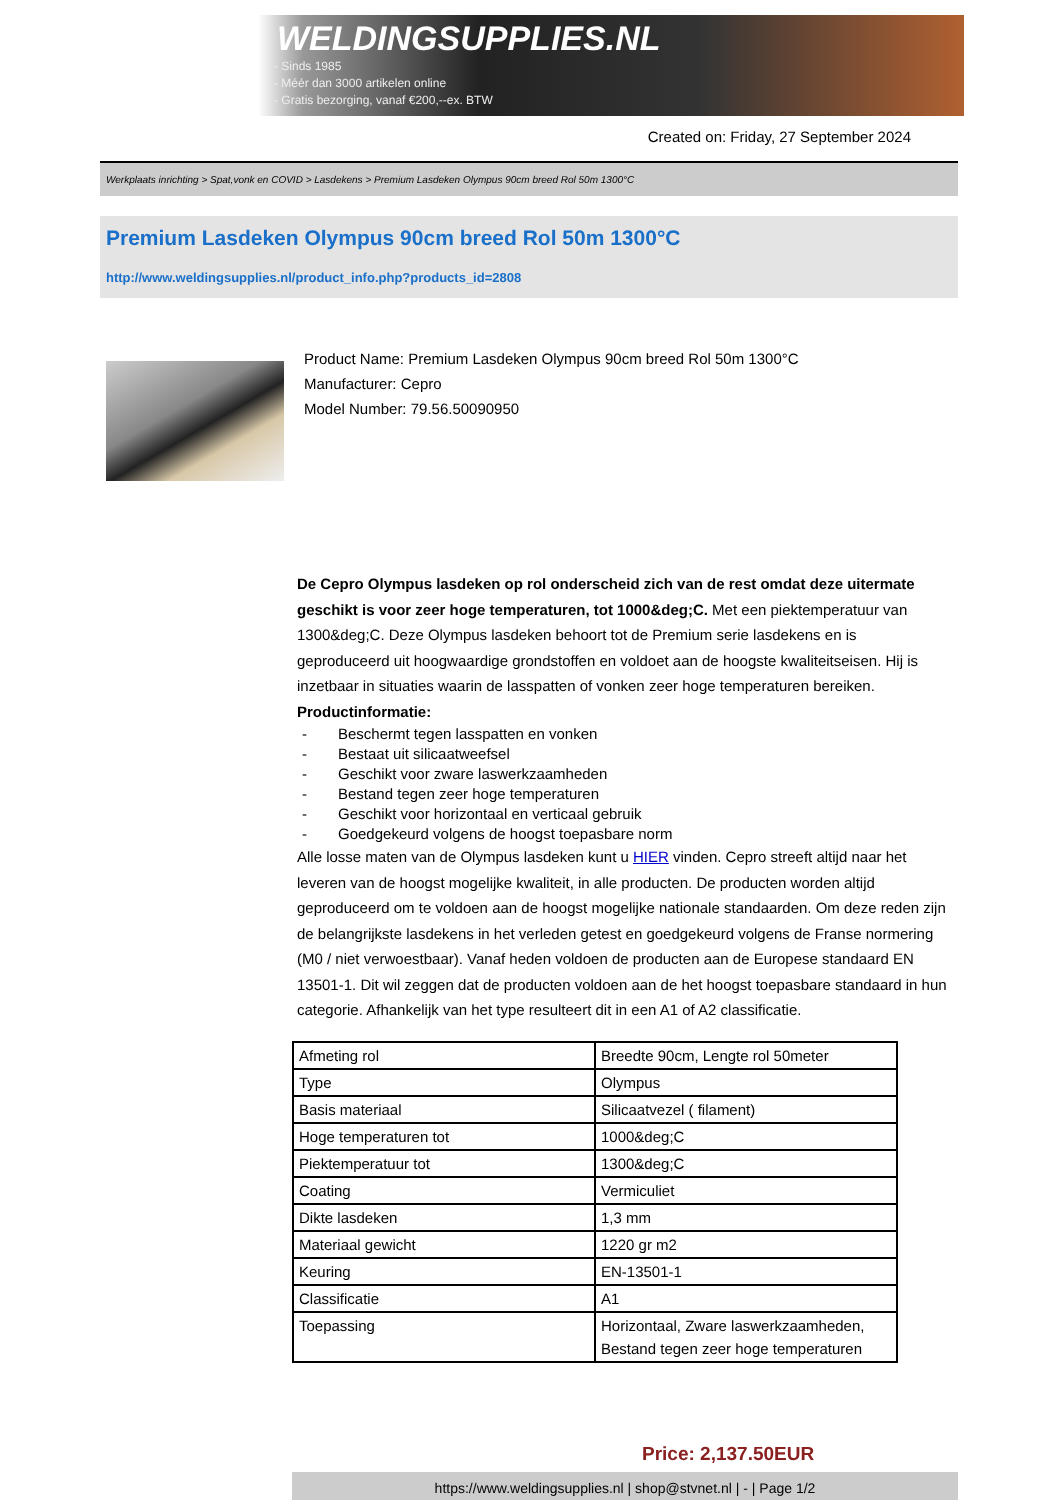WELDINGSUPPLIES.NL
- Sinds 1985
- Méér dan 3000 artikelen online
- Gratis bezorging, vanaf €200,--ex. BTW
Created on: Friday, 27 September 2024
Werkplaats inrichting > Spat,vonk en COVID > Lasdekens > Premium Lasdeken Olympus 90cm breed Rol 50m 1300°C
Premium Lasdeken Olympus 90cm breed Rol 50m 1300°C
http://www.weldingsupplies.nl/product_info.php?products_id=2808
Product Name: Premium Lasdeken Olympus 90cm breed Rol 50m 1300°C
Manufacturer: Cepro
Model Number: 79.56.50090950
De Cepro Olympus lasdeken op rol onderscheid zich van de rest omdat deze uitermate geschikt is voor zeer hoge temperaturen, tot 1000&deg;C. Met een piektemperatuur van 1300&deg;C. Deze Olympus lasdeken behoort tot de Premium serie lasdekens en is geproduceerd uit hoogwaardige grondstoffen en voldoet aan de hoogste kwaliteitseisen. Hij is inzetbaar in situaties waarin de lasspatten of vonken zeer hoge temperaturen bereiken. Productinformatie:
- Beschermt tegen lasspatten en vonken
- Bestaat uit silicaatweefsel
- Geschikt voor zware laswerkzaamheden
- Bestand tegen zeer hoge temperaturen
- Geschikt voor horizontaal en verticaal gebruik
- Goedgekeurd volgens de hoogst toepasbare norm
Alle losse maten van de Olympus lasdeken kunt u HIER vinden. Cepro streeft altijd naar het leveren van de hoogst mogelijke kwaliteit, in alle producten. De producten worden altijd geproduceerd om te voldoen aan de hoogst mogelijke nationale standaarden. Om deze reden zijn de belangrijkste lasdekens in het verleden getest en goedgekeurd volgens de Franse normering (M0 / niet verwoestbaar). Vanaf heden voldoen de producten aan de Europese standaard EN 13501-1. Dit wil zeggen dat de producten voldoen aan de het hoogst toepasbare standaard in hun categorie. Afhankelijk van het type resulteert dit in een A1 of A2 classificatie.
| Afmeting rol | Breedte 90cm, Lengte rol 50meter |
| Type | Olympus |
| Basis materiaal | Silicaatvezel ( filament) |
| Hoge temperaturen tot | 1000&deg;C |
| Piektemperatuur tot | 1300&deg;C |
| Coating | Vermiculiet |
| Dikte lasdeken | 1,3 mm |
| Materiaal gewicht | 1220 gr m2 |
| Keuring | EN-13501-1 |
| Classificatie | A1 |
| Toepassing | Horizontaal, Zware laswerkzaamheden, Bestand tegen zeer hoge temperaturen |
Price: 2,137.50EUR
https://www.weldingsupplies.nl | shop@stvnet.nl | - | Page 1/2